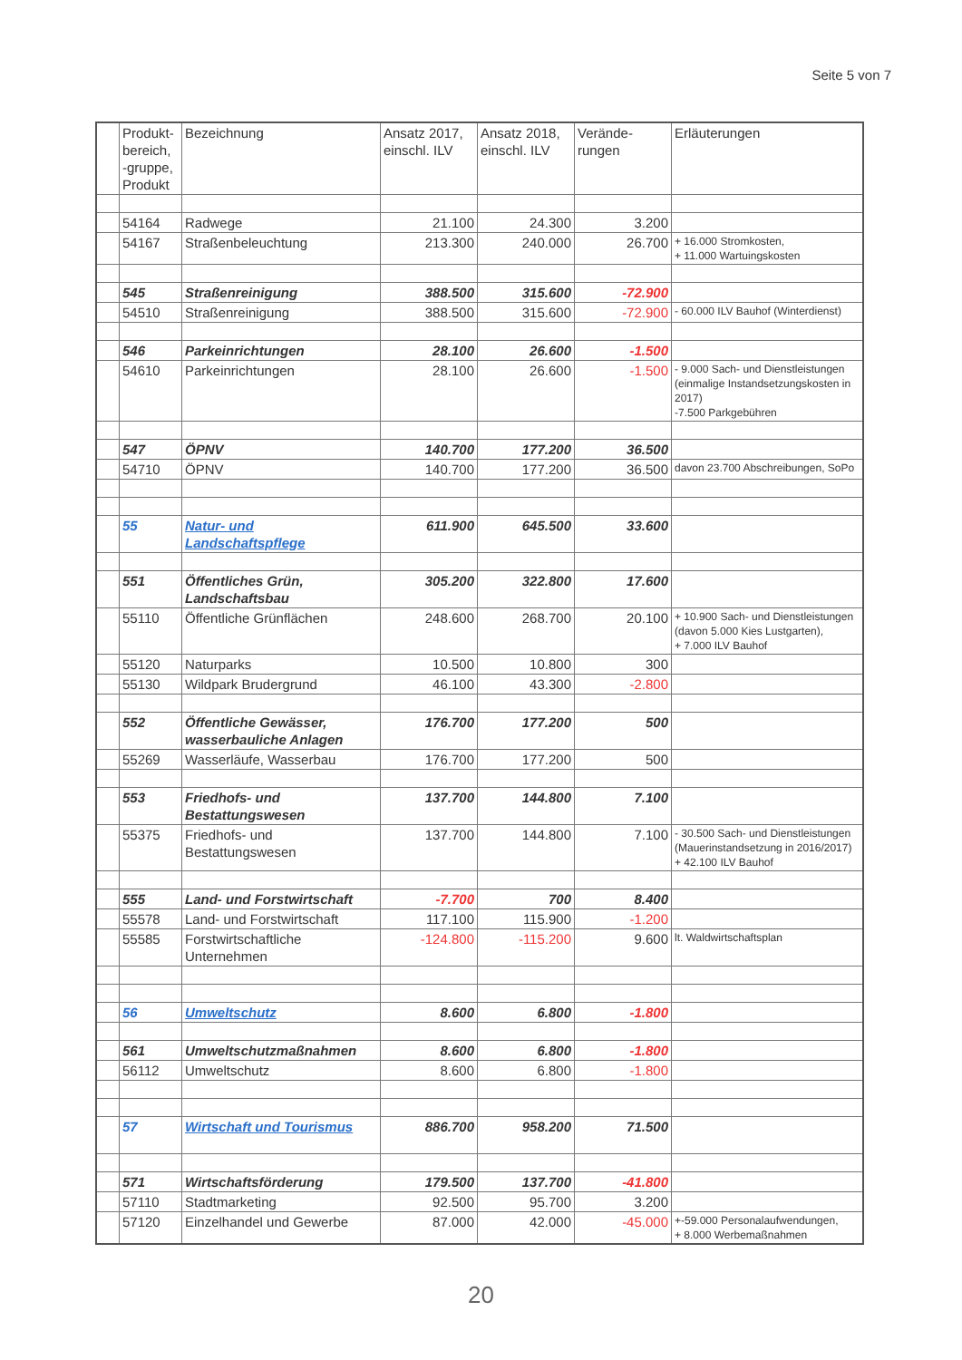Seite 5 von 7
| | Produkt-bereich, -gruppe, Produkt | Bezeichnung | Ansatz 2017, einschl. ILV | Ansatz 2018, einschl. ILV | Verände-rungen | Erläuterungen |
| --- | --- | --- | --- | --- | --- | --- |
| | 54164 | Radwege | 21.100 | 24.300 | 3.200 | |
| | 54167 | Straßenbeleuchtung | 213.300 | 240.000 | 26.700 | + 16.000 Stromkosten, + 11.000 Wartuingskosten |
| | 545 | Straßenreinigung | 388.500 | 315.600 | -72.900 | |
| | 54510 | Straßenreinigung | 388.500 | 315.600 | -72.900 | - 60.000 ILV Bauhof (Winterdienst) |
| | 546 | Parkeinrichtungen | 28.100 | 26.600 | -1.500 | |
| | 54610 | Parkeinrichtungen | 28.100 | 26.600 | -1.500 | - 9.000 Sach- und Dienstleistungen (einmalige Instandsetzungskosten in 2017) -7.500 Parkgebühren |
| | 547 | ÖPNV | 140.700 | 177.200 | 36.500 | |
| | 54710 | ÖPNV | 140.700 | 177.200 | 36.500 | davon 23.700 Abschreibungen, SoPo |
| | 55 | Natur- und Landschaftspflege | 611.900 | 645.500 | 33.600 | |
| | 551 | Öffentliches Grün, Landschaftsbau | 305.200 | 322.800 | 17.600 | |
| | 55110 | Öffentliche Grünflächen | 248.600 | 268.700 | 20.100 | + 10.900 Sach- und Dienstleistungen (davon 5.000 Kies Lustgarten), + 7.000 ILV Bauhof |
| | 55120 | Naturparks | 10.500 | 10.800 | 300 | |
| | 55130 | Wildpark Brudergrund | 46.100 | 43.300 | -2.800 | |
| | 552 | Öffentliche Gewässer, wasserbauliche Anlagen | 176.700 | 177.200 | 500 | |
| | 55269 | Wasserläufe, Wasserbau | 176.700 | 177.200 | 500 | |
| | 553 | Friedhofs- und Bestattungswesen | 137.700 | 144.800 | 7.100 | |
| | 55375 | Friedhofs- und Bestattungswesen | 137.700 | 144.800 | 7.100 | - 30.500 Sach- und Dienstleistungen (Mauerinstandsetzung in 2016/2017) + 42.100 ILV Bauhof |
| | 555 | Land- und Forstwirtschaft | -7.700 | 700 | 8.400 | |
| | 55578 | Land- und Forstwirtschaft | 117.100 | 115.900 | -1.200 | |
| | 55585 | Forstwirtschaftliche Unternehmen | -124.800 | -115.200 | 9.600 | lt. Waldwirtschaftsplan |
| | 56 | Umweltschutz | 8.600 | 6.800 | -1.800 | |
| | 561 | Umweltschutzmaßnahmen | 8.600 | 6.800 | -1.800 | |
| | 56112 | Umweltschutz | 8.600 | 6.800 | -1.800 | |
| | 57 | Wirtschaft und Tourismus | 886.700 | 958.200 | 71.500 | |
| | 571 | Wirtschaftsförderung | 179.500 | 137.700 | -41.800 | |
| | 57110 | Stadtmarketing | 92.500 | 95.700 | 3.200 | |
| | 57120 | Einzelhandel und Gewerbe | 87.000 | 42.000 | -45.000 | +-59.000 Personalaufwendungen, + 8.000 Werbemaßnahmen |
20